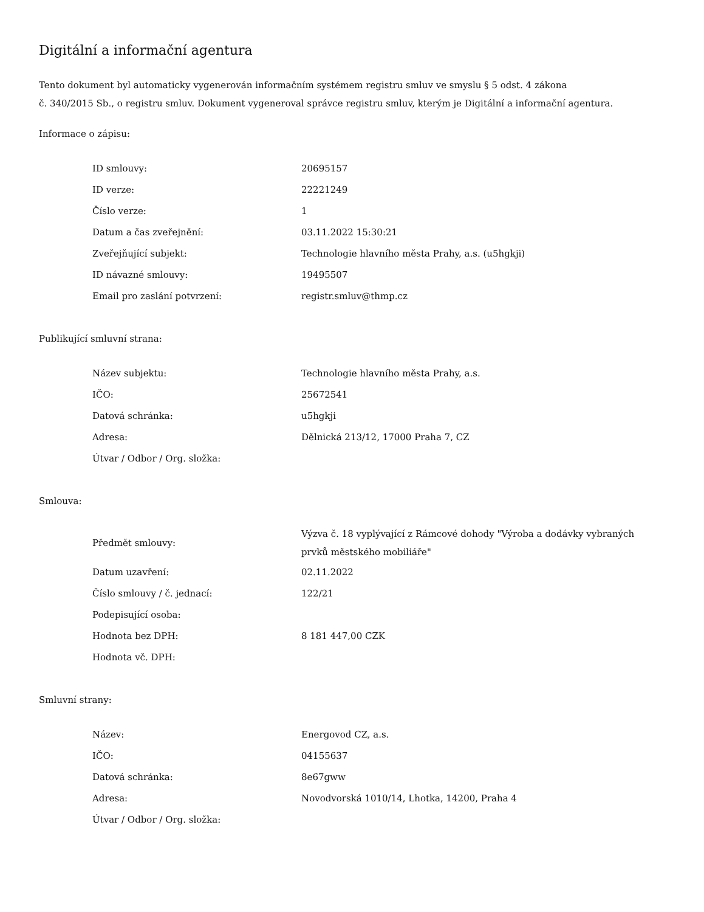Digitální a informační agentura
Tento dokument byl automaticky vygenerován informačním systémem registru smluv ve smyslu § 5 odst. 4 zákona
č. 340/2015 Sb., o registru smluv. Dokument vygeneroval správce registru smluv, kterým je Digitální a informační agentura.
Informace o zápisu:
| ID smlouvy: | 20695157 |
| ID verze: | 22221249 |
| Číslo verze: | 1 |
| Datum a čas zveřejnění: | 03.11.2022 15:30:21 |
| Zveřejňující subjekt: | Technologie hlavního města Prahy, a.s. (u5hgkji) |
| ID návazné smlouvy: | 19495507 |
| Email pro zaslání potvrzení: | registr.smluv@thmp.cz |
Publikující smluvní strana:
| Název subjektu: | Technologie hlavního města Prahy, a.s. |
| IČO: | 25672541 |
| Datová schránka: | u5hgkji |
| Adresa: | Dělnická 213/12, 17000 Praha 7, CZ |
| Útvar / Odbor / Org. složka: | |
Smlouva:
| Předmět smlouvy: | Výzva č. 18 vyplývající z Rámcové dohody "Výroba a dodávky vybraných prvků městského mobiliáře" |
| Datum uzavření: | 02.11.2022 |
| Číslo smlouvy / č. jednací: | 122/21 |
| Podepisující osoba: | |
| Hodnota bez DPH: | 8 181 447,00 CZK |
| Hodnota vč. DPH: | |
Smluvní strany:
| Název: | Energovod CZ, a.s. |
| IČO: | 04155637 |
| Datová schránka: | 8e67gww |
| Adresa: | Novodvorská 1010/14, Lhotka, 14200, Praha 4 |
| Útvar / Odbor / Org. složka: | |